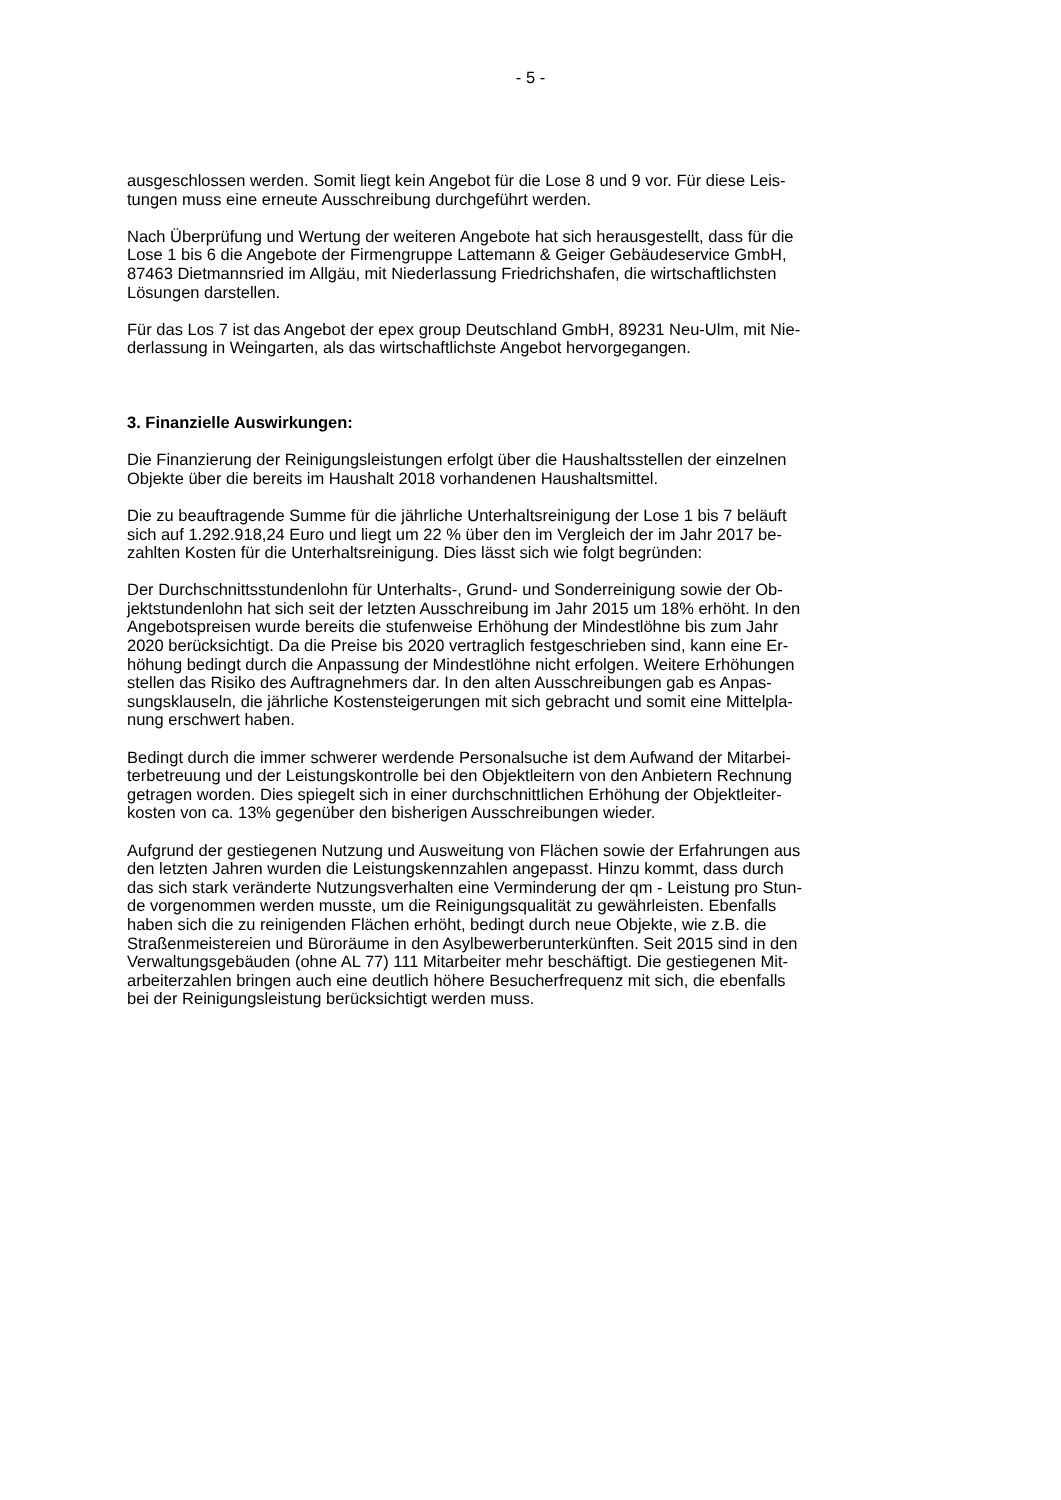- 5 -
ausgeschlossen werden. Somit liegt kein Angebot für die Lose 8 und 9 vor. Für diese Leis-
tungen muss eine erneute Ausschreibung durchgeführt werden.
Nach Überprüfung und Wertung der weiteren Angebote hat sich herausgestellt, dass für die
Lose 1 bis 6 die Angebote der Firmengruppe Lattemann & Geiger Gebäudeservice GmbH,
87463 Dietmannsried im Allgäu, mit Niederlassung Friedrichshafen, die wirtschaftlichsten
Lösungen darstellen.
Für das Los 7 ist das Angebot der epex group Deutschland GmbH, 89231 Neu-Ulm, mit Nie-
derlassung in Weingarten, als das wirtschaftlichste Angebot hervorgegangen.
3. Finanzielle Auswirkungen:
Die Finanzierung der Reinigungsleistungen erfolgt über die Haushaltsstellen der einzelnen
Objekte über die bereits im Haushalt 2018 vorhandenen Haushaltsmittel.
Die zu beauftragende Summe für die jährliche Unterhaltsreinigung der Lose 1 bis 7 beläuft
sich auf 1.292.918,24 Euro und liegt um 22 % über den im Vergleich der im Jahr 2017 be-
zahlten Kosten für die Unterhaltsreinigung. Dies lässt sich wie folgt begründen:
Der Durchschnittsstundenlohn für Unterhalts-, Grund- und Sonderreinigung sowie der Ob-
jektstundenlohn hat sich seit der letzten Ausschreibung im Jahr 2015 um 18% erhöht. In den
Angebotspreisen wurde bereits die stufenweise Erhöhung der Mindestlöhne bis zum Jahr
2020 berücksichtigt. Da die Preise bis 2020 vertraglich festgeschrieben sind, kann eine Er-
höhung bedingt durch die Anpassung der Mindestlöhne nicht erfolgen. Weitere Erhöhungen
stellen das Risiko des Auftragnehmers dar. In den alten Ausschreibungen gab es Anpas-
sungsklauseln, die jährliche Kostensteigerungen mit sich gebracht und somit eine Mittelpla-
nung erschwert haben.
Bedingt durch die immer schwerer werdende Personalsuche ist dem Aufwand der Mitarbei-
terbetreuung und der Leistungskontrolle bei den Objektleitern von den Anbietern Rechnung
getragen worden. Dies spiegelt sich in einer durchschnittlichen Erhöhung der Objektleiter-
kosten von ca. 13% gegenüber den bisherigen Ausschreibungen wieder.
Aufgrund der gestiegenen Nutzung und Ausweitung von Flächen sowie der Erfahrungen aus
den letzten Jahren wurden die Leistungskennzahlen angepasst. Hinzu kommt, dass durch
das sich stark veränderte Nutzungsverhalten eine Verminderung der qm - Leistung pro Stun-
de vorgenommen werden musste, um die Reinigungsqualität zu gewährleisten. Ebenfalls
haben sich die zu reinigenden Flächen erhöht, bedingt durch neue Objekte, wie z.B. die
Straßenmeistereien und Büroräume in den Asylbewerberunterkünften. Seit 2015 sind in den
Verwaltungsgebäuden (ohne AL 77) 111 Mitarbeiter mehr beschäftigt. Die gestiegenen Mit-
arbeiterzahlen bringen auch eine deutlich höhere Besucherfrequenz mit sich, die ebenfalls
bei der Reinigungsleistung berücksichtigt werden muss.